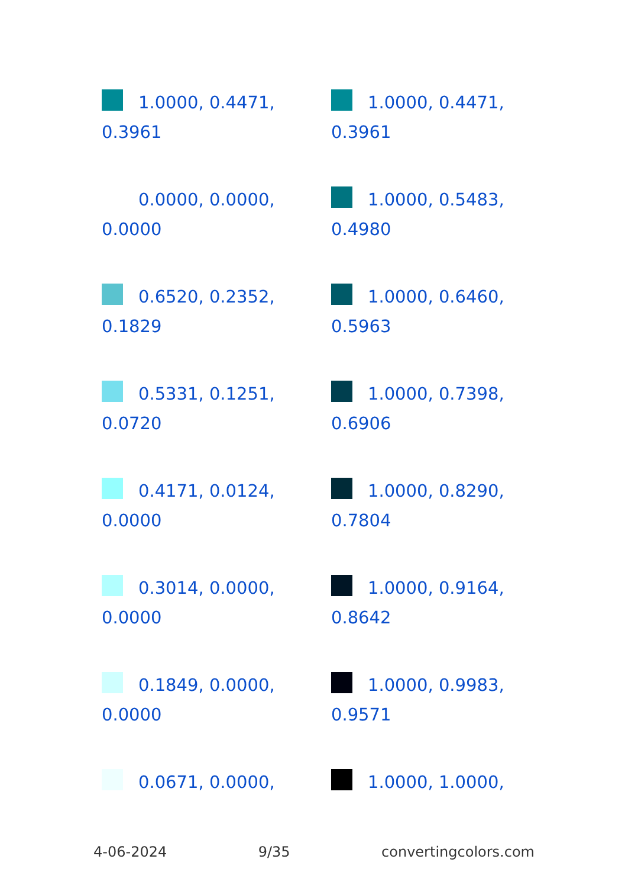1.0000, 0.4471, 0.3961
1.0000, 0.4471, 0.3961
0.0000, 0.0000, 0.0000
1.0000, 0.5483, 0.4980
0.6520, 0.2352, 0.1829
1.0000, 0.6460, 0.5963
0.5331, 0.1251, 0.0720
1.0000, 0.7398, 0.6906
0.4171, 0.0124, 0.0000
1.0000, 0.8290, 0.7804
0.3014, 0.0000, 0.0000
1.0000, 0.9164, 0.8642
0.1849, 0.0000, 0.0000
1.0000, 0.9983, 0.9571
0.0671, 0.0000,
1.0000, 1.0000,
4-06-2024 9/35 convertingcolors.com